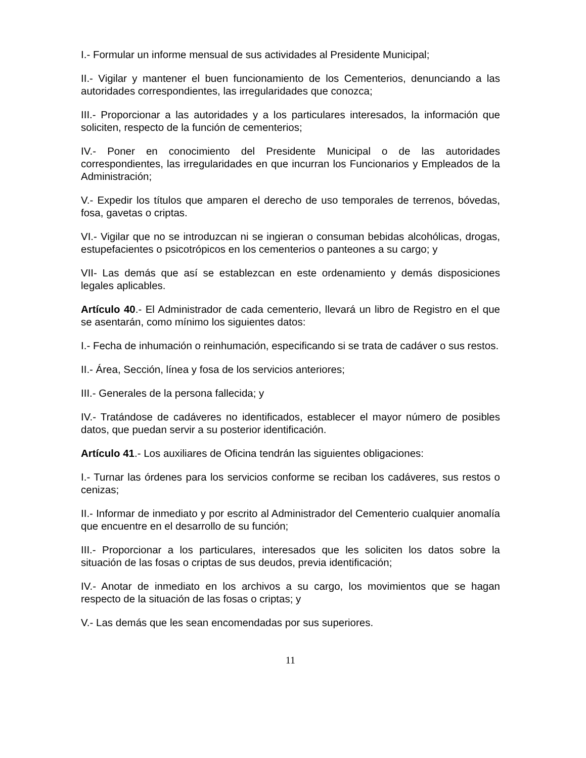I.- Formular un informe mensual de sus actividades al Presidente Municipal;
II.- Vigilar y mantener el buen funcionamiento de los Cementerios, denunciando a las autoridades correspondientes, las irregularidades que conozca;
III.- Proporcionar a las autoridades y a los particulares interesados, la información que soliciten, respecto de la función de cementerios;
IV.- Poner en conocimiento del Presidente Municipal o de las autoridades correspondientes, las irregularidades en que incurran los Funcionarios y Empleados de la Administración;
V.- Expedir los títulos que amparen el derecho de uso temporales de terrenos, bóvedas, fosa, gavetas o criptas.
VI.- Vigilar que no se introduzcan ni se ingieran o consuman bebidas alcohólicas, drogas, estupefacientes o psicotrópicos en los cementerios o panteones a su cargo; y
VII- Las demás que así se establezcan en este ordenamiento y demás disposiciones legales aplicables.
Artículo 40.- El Administrador de cada cementerio, llevará un libro de Registro en el que se asentarán, como mínimo los siguientes datos:
I.- Fecha de inhumación o reinhumación, especificando si se trata de cadáver o sus restos.
II.- Área, Sección, línea y fosa de los servicios anteriores;
III.- Generales de la persona fallecida; y
IV.- Tratándose de cadáveres no identificados, establecer el mayor número de posibles datos, que puedan servir a su posterior identificación.
Artículo 41.- Los auxiliares de Oficina tendrán las siguientes obligaciones:
I.- Turnar las órdenes para los servicios conforme se reciban los cadáveres, sus restos o cenizas;
II.- Informar de inmediato y por escrito al Administrador del Cementerio cualquier anomalía que encuentre en el desarrollo de su función;
III.- Proporcionar a los particulares, interesados que les soliciten los datos sobre la situación de las fosas o criptas de sus deudos, previa identificación;
IV.- Anotar de inmediato en los archivos a su cargo, los movimientos que se hagan respecto de la situación de las fosas o criptas; y
V.- Las demás que les sean encomendadas por sus superiores.
11